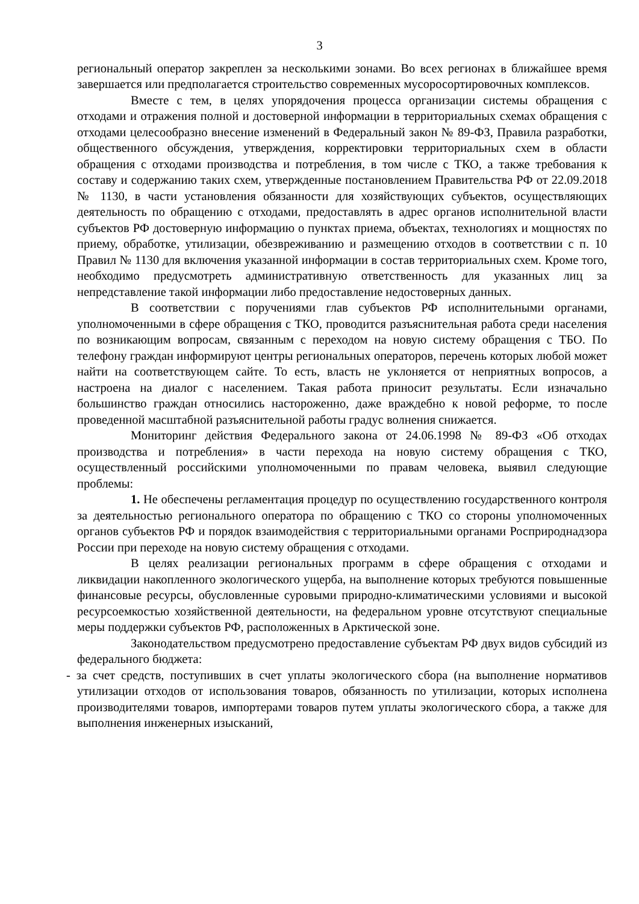3
региональный оператор закреплен за несколькими зонами. Во всех регионах в ближайшее время завершается или предполагается строительство современных мусоросортировочных комплексов.
Вместе с тем, в целях упорядочения процесса организации системы обращения с отходами и отражения полной и достоверной информации в территориальных схемах обращения с отходами целесообразно внесение изменений в Федеральный закон № 89-ФЗ, Правила разработки, общественного обсуждения, утверждения, корректировки территориальных схем в области обращения с отходами производства и потребления, в том числе с ТКО, а также требования к составу и содержанию таких схем, утвержденные постановлением Правительства РФ от 22.09.2018 № 1130, в части установления обязанности для хозяйствующих субъектов, осуществляющих деятельность по обращению с отходами, предоставлять в адрес органов исполнительной власти субъектов РФ достоверную информацию о пунктах приема, объектах, технологиях и мощностях по приему, обработке, утилизации, обезвреживанию и размещению отходов в соответствии с п. 10 Правил № 1130 для включения указанной информации в состав территориальных схем. Кроме того, необходимо предусмотреть административную ответственность для указанных лиц за непредставление такой информации либо предоставление недостоверных данных.
В соответствии с поручениями глав субъектов РФ исполнительными органами, уполномоченными в сфере обращения с ТКО, проводится разъяснительная работа среди населения по возникающим вопросам, связанным с переходом на новую систему обращения с ТБО. По телефону граждан информируют центры региональных операторов, перечень которых любой может найти на соответствующем сайте. То есть, власть не уклоняется от неприятных вопросов, а настроена на диалог с населением. Такая работа приносит результаты. Если изначально большинство граждан относились настороженно, даже враждебно к новой реформе, то после проведенной масштабной разъяснительной работы градус волнения снижается.
Мониторинг действия Федерального закона от 24.06.1998 № 89-ФЗ «Об отходах производства и потребления» в части перехода на новую систему обращения с ТКО, осуществленный российскими уполномоченными по правам человека, выявил следующие проблемы:
1. Не обеспечены регламентация процедур по осуществлению государственного контроля за деятельностью регионального оператора по обращению с ТКО со стороны уполномоченных органов субъектов РФ и порядок взаимодействия с территориальными органами Росприроднадзора России при переходе на новую систему обращения с отходами.
В целях реализации региональных программ в сфере обращения с отходами и ликвидации накопленного экологического ущерба, на выполнение которых требуются повышенные финансовые ресурсы, обусловленные суровыми природно-климатическими условиями и высокой ресурсоемкостью хозяйственной деятельности, на федеральном уровне отсутствуют специальные меры поддержки субъектов РФ, расположенных в Арктической зоне.
Законодательством предусмотрено предоставление субъектам РФ двух видов субсидий из федерального бюджета:
- за счет средств, поступивших в счет уплаты экологического сбора (на выполнение нормативов утилизации отходов от использования товаров, обязанность по утилизации, которых исполнена производителями товаров, импортерами товаров путем уплаты экологического сбора, а также для выполнения инженерных изысканий,